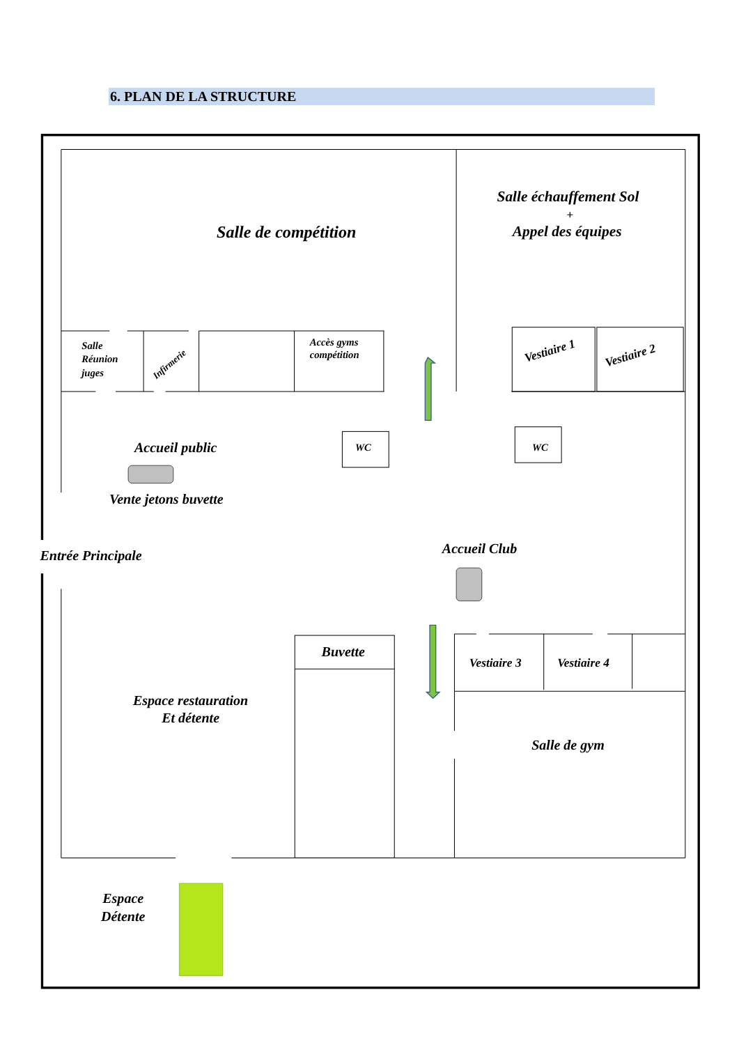6. PLAN DE LA STRUCTURE
Salle de compétition
Salle échauffement Sol
+
Appel des équipes
Salle
Réunion
juges
Infirmerie
Accès gyms
compétition
Vestiaire 1
Vestiaire 2
Accueil public
WC
WC
Vente jetons buvette
Entrée Principale
Accueil Club
Buvette
Vestiaire 3
Vestiaire 4
Espace restauration
Et détente
Salle de gym
Espace
Détente